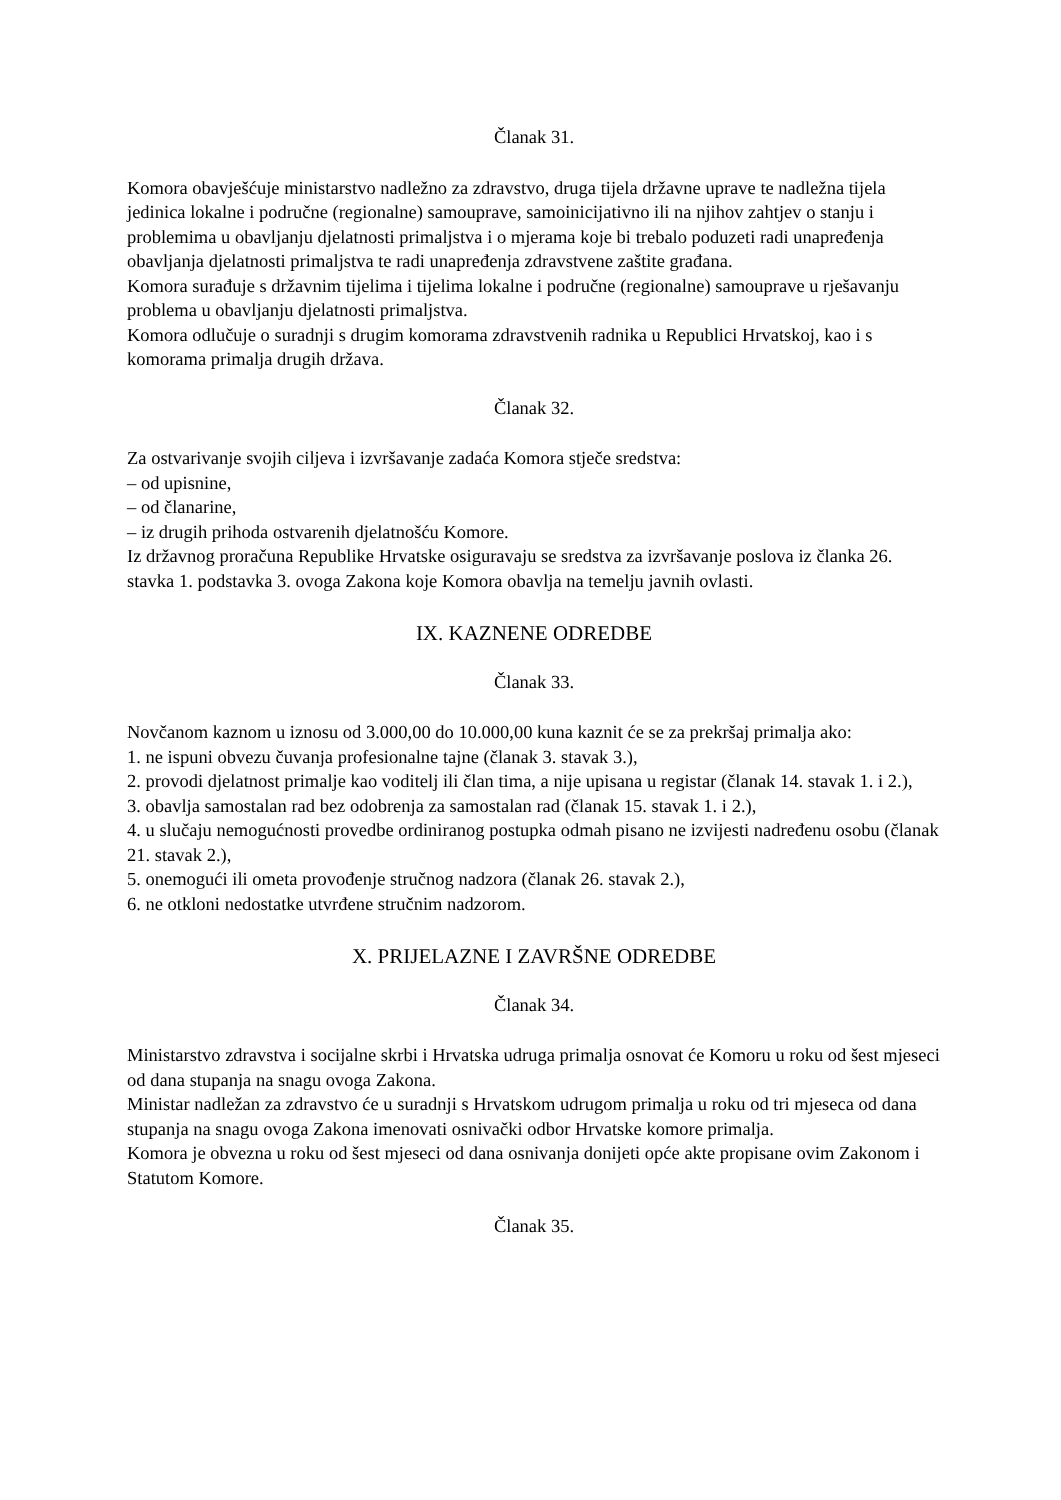Članak 31.
Komora obavješćuje ministarstvo nadležno za zdravstvo, druga tijela državne uprave te nadležna tijela jedinica lokalne i područne (regionalne) samouprave, samoinicijativno ili na njihov zahtjev o stanju i problemima u obavljanju djelatnosti primaljstva i o mjerama koje bi trebalo poduzeti radi unapređenja obavljanja djelatnosti primaljstva te radi unapređenja zdravstvene zaštite građana.
Komora surađuje s državnim tijelima i tijelima lokalne i područne (regionalne) samouprave u rješavanju problema u obavljanju djelatnosti primaljstva.
Komora odlučuje o suradnji s drugim komorama zdravstvenih radnika u Republici Hrvatskoj, kao i s komorama primalja drugih država.
Članak 32.
Za ostvarivanje svojih ciljeva i izvršavanje zadaća Komora stječe sredstva:
– od upisnine,
– od članarine,
– iz drugih prihoda ostvarenih djelatnošću Komore.
Iz državnog proračuna Republike Hrvatske osiguravaju se sredstva za izvršavanje poslova iz članka 26. stavka 1. podstavka 3. ovoga Zakona koje Komora obavlja na temelju javnih ovlasti.
IX. KAZNENE ODREDBE
Članak 33.
Novčanom kaznom u iznosu od 3.000,00 do 10.000,00 kuna kaznit će se za prekršaj primalja ako:
1. ne ispuni obvezu čuvanja profesionalne tajne (članak 3. stavak 3.),
2. provodi djelatnost primalje kao voditelj ili član tima, a nije upisana u registar (članak 14. stavak 1. i 2.),
3. obavlja samostalan rad bez odobrenja za samostalan rad (članak 15. stavak 1. i 2.),
4. u slučaju nemogućnosti provedbe ordiniranog postupka odmah pisano ne izvijesti nadređenu osobu (članak 21. stavak 2.),
5. onemogući ili ometa provođenje stručnog nadzora (članak 26. stavak 2.),
6. ne otkloni nedostatke utvrđene stručnim nadzorom.
X. PRIJELAZNE I ZAVRŠNE ODREDBE
Članak 34.
Ministarstvo zdravstva i socijalne skrbi i Hrvatska udruga primalja osnovat će Komoru u roku od šest mjeseci od dana stupanja na snagu ovoga Zakona.
Ministar nadležan za zdravstvo će u suradnji s Hrvatskom udrugom primalja u roku od tri mjeseca od dana stupanja na snagu ovoga Zakona imenovati osnivački odbor Hrvatske komore primalja.
Komora je obvezna u roku od šest mjeseci od dana osnivanja donijeti opće akte propisane ovim Zakonom i Statutom Komore.
Članak 35.